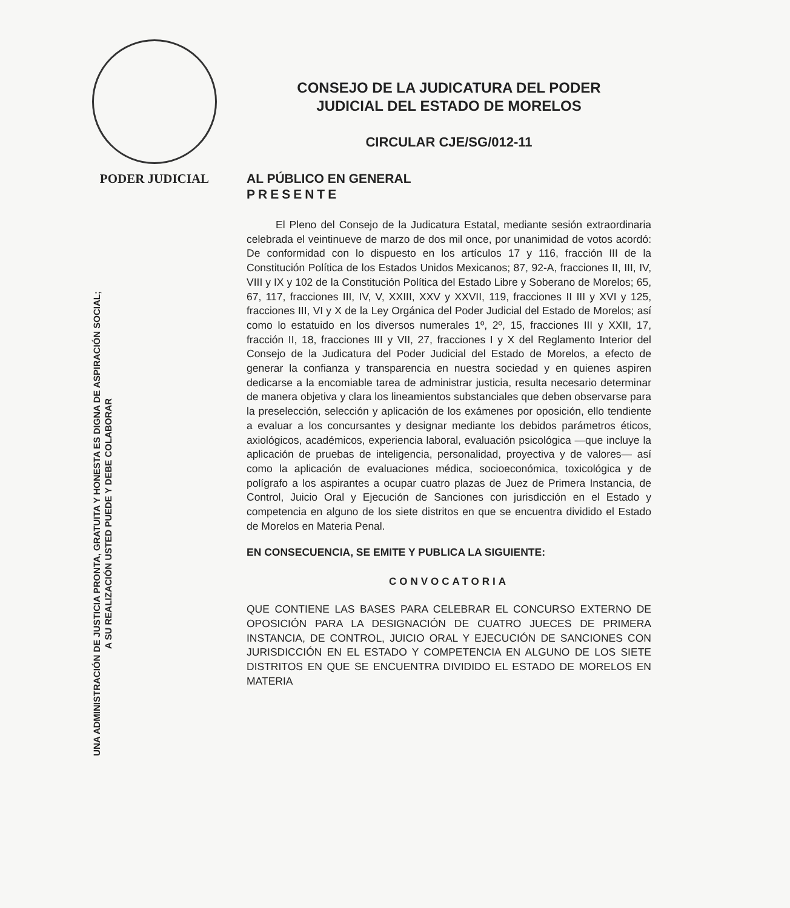PODER JUDICIAL
UNA ADMINISTRACIÓN DE JUSTICIA PRONTA, GRATUITA Y HONESTA ES DIGNA DE ASPIRACIÓN SOCIAL;
A SU REALIZACIÓN USTED PUEDE Y DEBE COLABORAR
CONSEJO DE LA JUDICATURA DEL PODER
JUDICIAL DEL ESTADO DE MORELOS
CIRCULAR CJE/SG/012-11
AL PÚBLICO EN GENERAL
PRESENTE
El Pleno del Consejo de la Judicatura Estatal, mediante sesión extraordinaria celebrada el veintinueve de marzo de dos mil once, por unanimidad de votos acordó: De conformidad con lo dispuesto en los artículos 17 y 116, fracción III de la Constitución Política de los Estados Unidos Mexicanos; 87, 92-A, fracciones II, III, IV, VIII y IX y 102 de la Constitución Política del Estado Libre y Soberano de Morelos; 65, 67, 117, fracciones III, IV, V, XXIII, XXV y XXVII, 119, fracciones II III y XVI y 125, fracciones III, VI y X de la Ley Orgánica del Poder Judicial del Estado de Morelos; así como lo estatuido en los diversos numerales 1º, 2º, 15, fracciones III y XXII, 17, fracción II, 18, fracciones III y VII, 27, fracciones I y X del Reglamento Interior del Consejo de la Judicatura del Poder Judicial del Estado de Morelos, a efecto de generar la confianza y transparencia en nuestra sociedad y en quienes aspiren dedicarse a la encomiable tarea de administrar justicia, resulta necesario determinar de manera objetiva y clara los lineamientos substanciales que deben observarse para la preselección, selección y aplicación de los exámenes por oposición, ello tendiente a evaluar a los concursantes y designar mediante los debidos parámetros éticos, axiológicos, académicos, experiencia laboral, evaluación psicológica —que incluye la aplicación de pruebas de inteligencia, personalidad, proyectiva y de valores— así como la aplicación de evaluaciones médica, socioeconómica, toxicológica y de polígrafo a los aspirantes a ocupar cuatro plazas de Juez de Primera Instancia, de Control, Juicio Oral y Ejecución de Sanciones con jurisdicción en el Estado y competencia en alguno de los siete distritos en que se encuentra dividido el Estado de Morelos en Materia Penal.
EN CONSECUENCIA, SE EMITE Y PUBLICA LA SIGUIENTE:
CONVOCATORIA
QUE CONTIENE LAS BASES PARA CELEBRAR EL CONCURSO EXTERNO DE OPOSICIÓN PARA LA DESIGNACIÓN DE CUATRO JUECES DE PRIMERA INSTANCIA, DE CONTROL, JUICIO ORAL Y EJECUCIÓN DE SANCIONES CON JURISDICCIÓN EN EL ESTADO Y COMPETENCIA EN ALGUNO DE LOS SIETE DISTRITOS EN QUE SE ENCUENTRA DIVIDIDO EL ESTADO DE MORELOS EN MATERIA